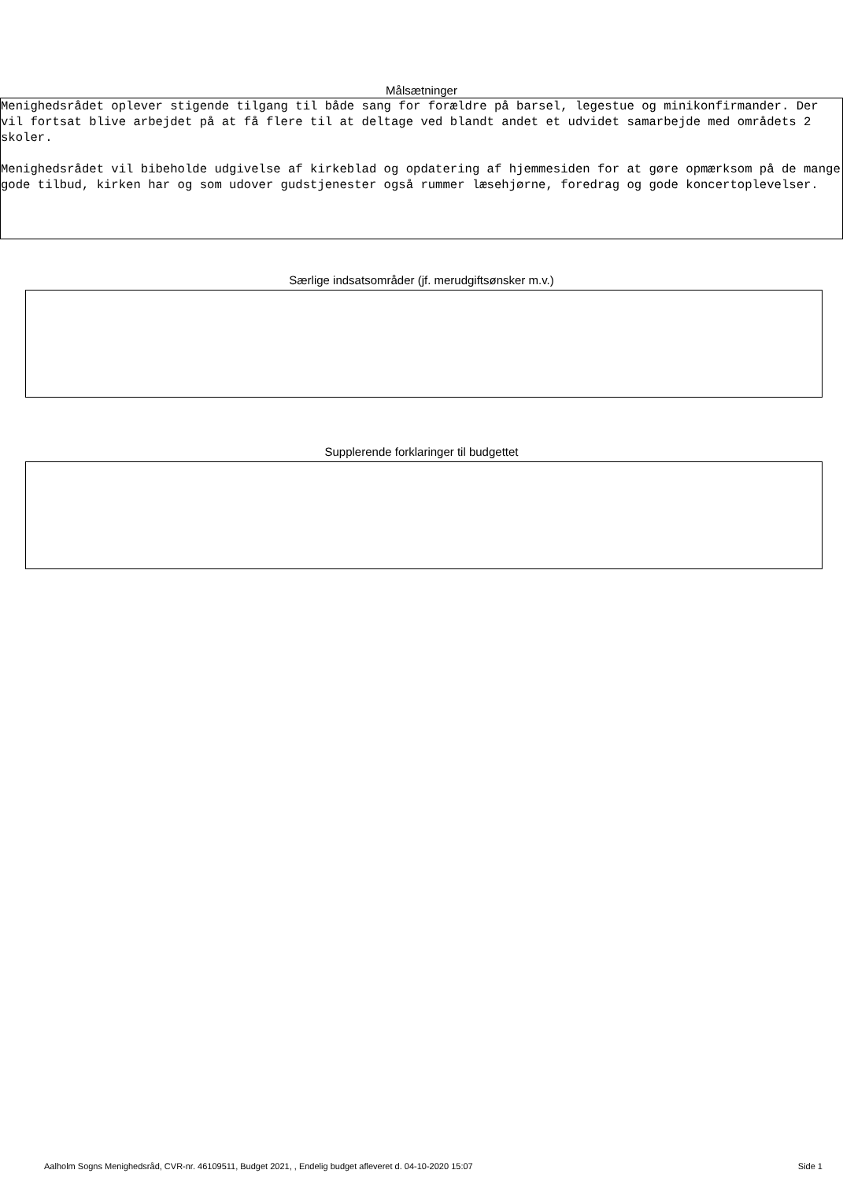Målsætninger
Menighedsrådet oplever stigende tilgang til både sang for forældre på barsel, legestue og minikonfirmander. Der vil fortsat blive arbejdet på at få flere til at deltage ved blandt andet et udvidet samarbejde med områdets 2 skoler.
Menighedsrådet vil bibeholde udgivelse af kirkeblad og opdatering af hjemmesiden for at gøre opmærksom på de mange gode tilbud, kirken har og som udover gudstjenester også rummer læsehjørne, foredrag og gode koncertoplevelser.
Særlige indsatsområder (jf. merudgiftsønsker m.v.)
Supplerende forklaringer til budgettet
Aalholm Sogns Menighedsråd, CVR-nr. 46109511, Budget 2021, , Endelig budget afleveret d. 04-10-2020 15:07 Side 1